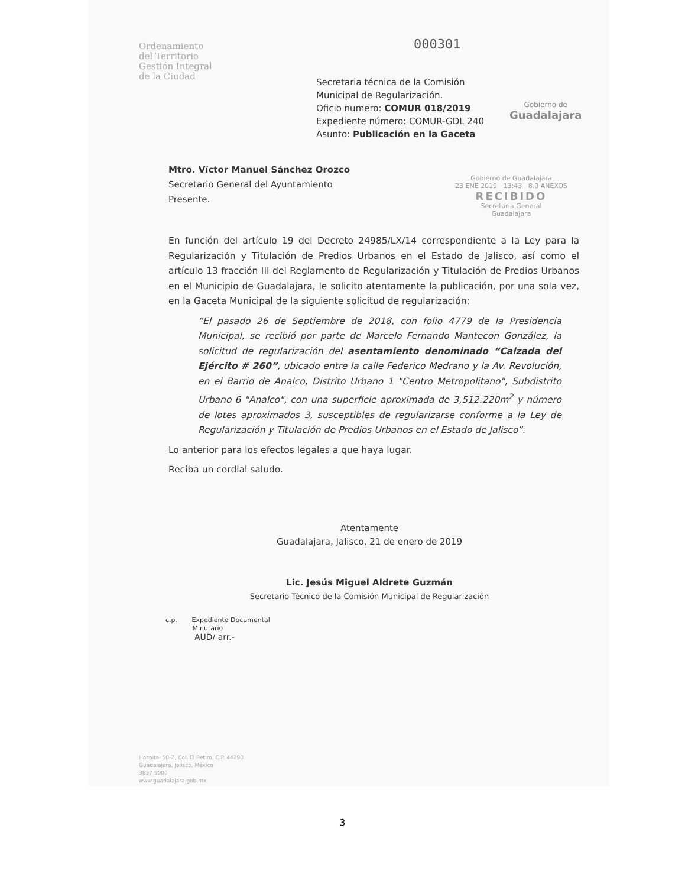Ordenamiento
del Territorio
Gestión Integral
de la Ciudad
000301
Secretaria técnica de la Comisión
Municipal de Regularización.
Oficio numero: COMUR 018/2019
Expediente número: COMUR-GDL 240
Asunto: Publicación en la Gaceta
Gobierno de
Guadalajara
Gobierno de Guadalajara
23 ENE 2019 13:43 8.0 ANEXOS
RECIBIDO
Secretaría General
Guadalajara
Mtro. Víctor Manuel Sánchez Orozco
Secretario General del Ayuntamiento
Presente.
En función del artículo 19 del Decreto 24985/LX/14 correspondiente a la Ley para la Regularización y Titulación de Predios Urbanos en el Estado de Jalisco, así como el artículo 13 fracción III del Reglamento de Regularización y Titulación de Predios Urbanos en el Municipio de Guadalajara, le solicito atentamente la publicación, por una sola vez, en la Gaceta Municipal de la siguiente solicitud de regularización:
“El pasado 26 de Septiembre de 2018, con folio 4779 de la Presidencia Municipal, se recibió por parte de Marcelo Fernando Mantecon González, la solicitud de regularización del asentamiento denominado “Calzada del Ejército # 260”, ubicado entre la calle Federico Medrano y la Av. Revolución, en el Barrio de Analco, Distrito Urbano 1 "Centro Metropolitano", Subdistrito Urbano 6 "Analco", con una superficie aproximada de 3,512.220m<sup>2</sup> y número de lotes aproximados 3, susceptibles de regularizarse conforme a la Ley de Regularización y Titulación de Predios Urbanos en el Estado de Jalisco”.
Lo anterior para los efectos legales a que haya lugar.
Reciba un cordial saludo.
Atentamente
Guadalajara, Jalisco, 21 de enero de 2019
Lic. Jesús Miguel Aldrete Guzmán
Secretario Técnico de la Comisión Municipal de Regularización
c.p. Expediente Documental
Minutario
AUD/ arr.-
Hospital 50-Z, Col. El Retiro, C.P. 44290
Guadalajara, Jalisco, México
3837 5000
www.guadalajara.gob.mx
3